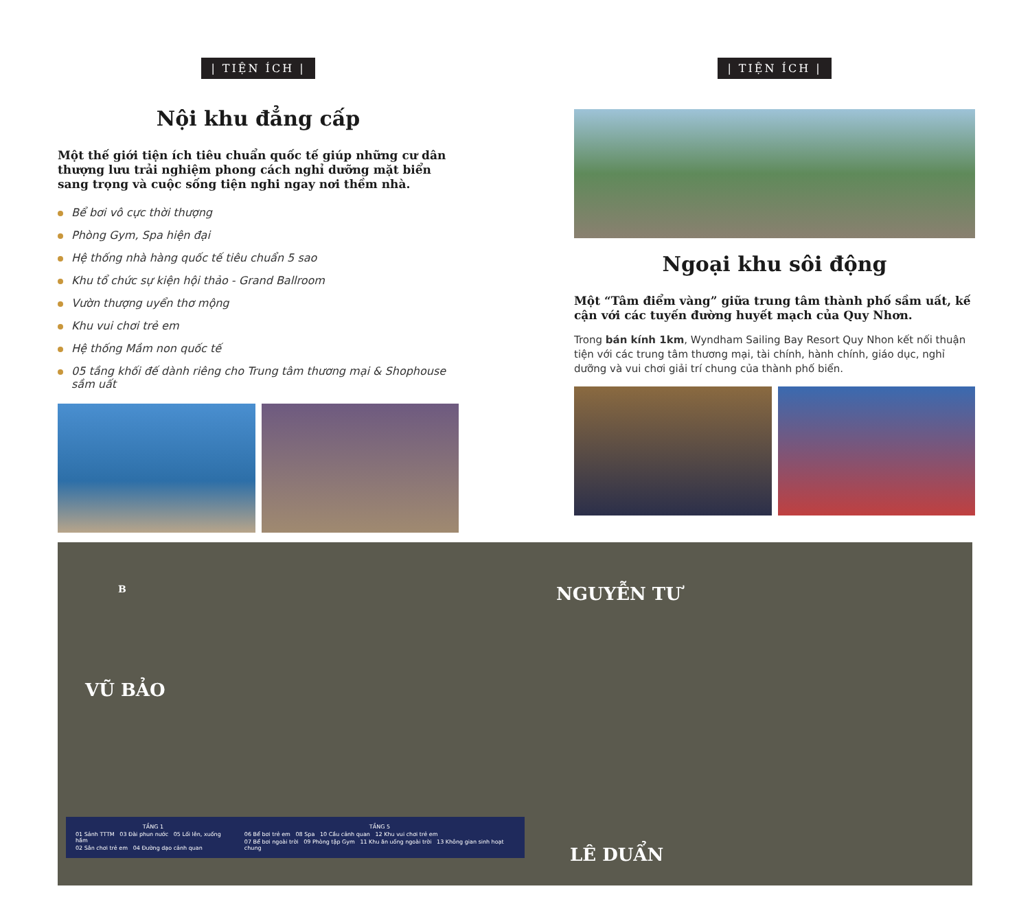| TIỆN ÍCH |
Nội khu đẳng cấp
Một thế giới tiện ích tiêu chuẩn quốc tế giúp những cư dân thượng lưu trải nghiệm phong cách nghỉ dưỡng mặt biển sang trọng và cuộc sống tiện nghi ngay nơi thềm nhà.
Bể bơi vô cực thời thượng
Phòng Gym, Spa hiện đại
Hệ thống nhà hàng quốc tế tiêu chuẩn 5 sao
Khu tổ chức sự kiện hội thảo - Grand Ballroom
Vườn thượng uyển thơ mộng
Khu vui chơi trẻ em
Hệ thống Mầm non quốc tế
05 tầng khối đế dành riêng cho Trung tâm thương mại & Shophouse sầm uất
| TIỆN ÍCH |
Ngoại khu sôi động
Một “Tâm điểm vàng” giữa trung tâm thành phố sầm uất, kế cận với các tuyến đường huyết mạch của Quy Nhơn.
Trong bán kính 1km, Wyndham Sailing Bay Resort Quy Nhon kết nối thuận tiện với các trung tâm thương mại, tài chính, hành chính, giáo dục, nghỉ dưỡng và vui chơi giải trí chung của thành phố biển.
NGUYỄN TƯ
LÊ DUẨN
VŨ BẢO
B
TẦNG 1
01 Sảnh TTTM 03 Đài phun nước 05 Lối lên, xuống hầm
02 Sân chơi trẻ em 04 Đường dạo cảnh quan
TẦNG 5
06 Bể bơi trẻ em 08 Spa 10 Cầu cảnh quan 12 Khu vui chơi trẻ em
07 Bể bơi ngoài trời 09 Phòng tập Gym 11 Khu ăn uống ngoài trời 13 Không gian sinh hoạt chung